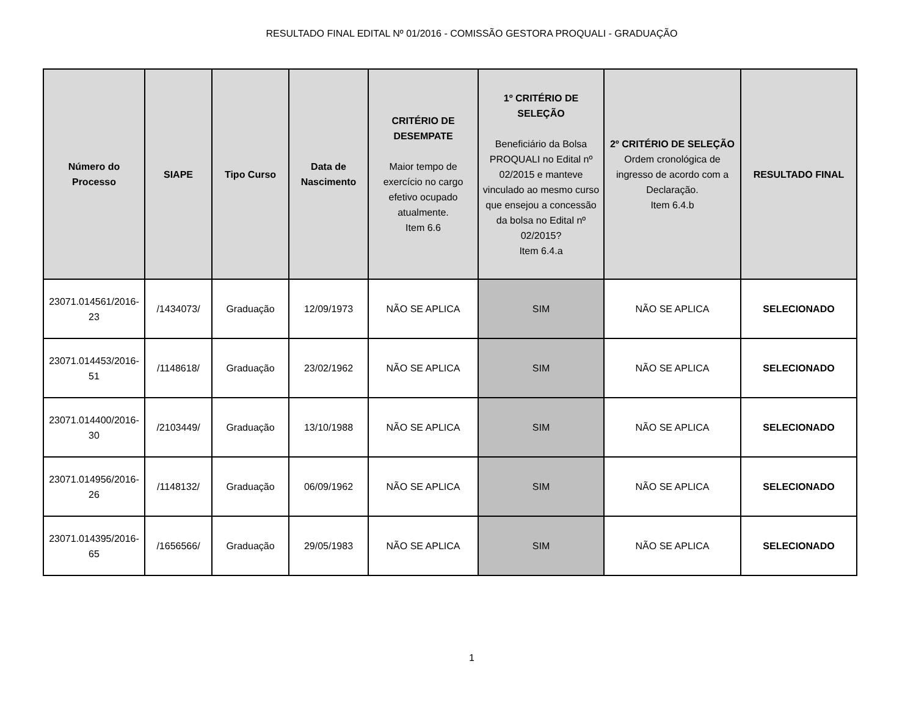RESULTADO FINAL EDITAL Nº 01/2016 - COMISSÃO GESTORA PROQUALI - GRADUAÇÃO
| Número do Processo | SIAPE | Tipo Curso | Data de Nascimento | CRITÉRIO DE DESEMPATE Maior tempo de exercício no cargo efetivo ocupado atualmente. Item 6.6 | 1º CRITÉRIO DE SELEÇÃO Beneficiário da Bolsa PROQUALI no Edital nº 02/2015 e manteve vinculado ao mesmo curso que ensejou a concessão da bolsa no Edital nº 02/2015? Item 6.4.a | 2º CRITÉRIO DE SELEÇÃO Ordem cronológica de ingresso de acordo com a Declaração. Item 6.4.b | RESULTADO FINAL |
| --- | --- | --- | --- | --- | --- | --- | --- |
| 23071.014561/2016-23 | /1434073/ | Graduação | 12/09/1973 | NÃO SE APLICA | SIM | NÃO SE APLICA | SELECIONADO |
| 23071.014453/2016-51 | /1148618/ | Graduação | 23/02/1962 | NÃO SE APLICA | SIM | NÃO SE APLICA | SELECIONADO |
| 23071.014400/2016-30 | /2103449/ | Graduação | 13/10/1988 | NÃO SE APLICA | SIM | NÃO SE APLICA | SELECIONADO |
| 23071.014956/2016-26 | /1148132/ | Graduação | 06/09/1962 | NÃO SE APLICA | SIM | NÃO SE APLICA | SELECIONADO |
| 23071.014395/2016-65 | /1656566/ | Graduação | 29/05/1983 | NÃO SE APLICA | SIM | NÃO SE APLICA | SELECIONADO |
1